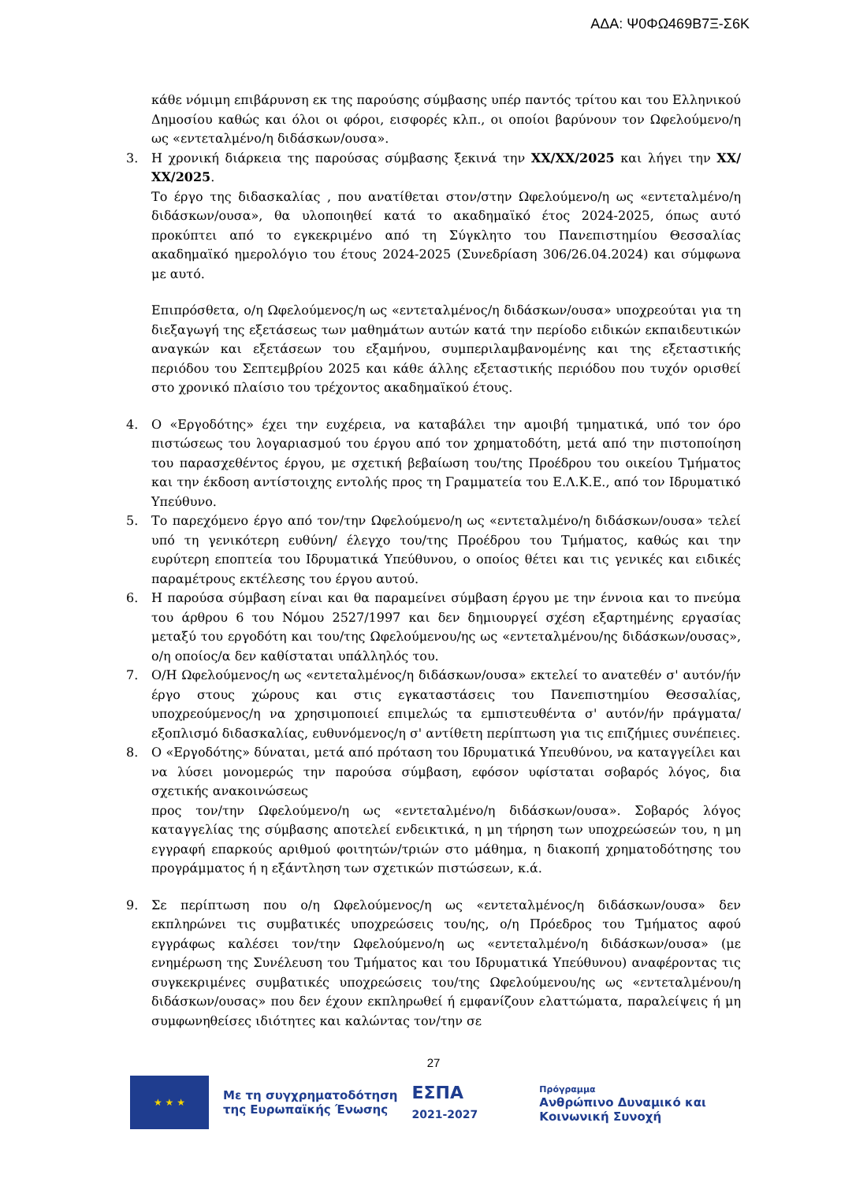ΑΔΑ: Ψ0ΦΩ469Β7Ξ-Σ6Κ
κάθε νόμιμη επιβάρυνση εκ της παρούσης σύμβασης υπέρ παντός τρίτου και του Ελληνικού Δημοσίου καθώς και όλοι οι φόροι, εισφορές κλπ., οι οποίοι βαρύνουν τον Ωφελούμενο/η ως «εντεταλμένο/η διδάσκων/ουσα».
3. Η χρονική διάρκεια της παρούσας σύμβασης ξεκινά την ΧΧ/ΧΧ/2025 και λήγει την ΧΧ/ΧΧ/2025.
Το έργο της διδασκαλίας , που ανατίθεται στον/στην Ωφελούμενο/η ως «εντεταλμένο/η διδάσκων/ουσα», θα υλοποιηθεί κατά το ακαδημαϊκό έτος 2024-2025, όπως αυτό προκύπτει από το εγκεκριμένο από τη Σύγκλητο του Πανεπιστημίου Θεσσαλίας ακαδημαϊκό ημερολόγιο του έτους 2024-2025 (Συνεδρίαση 306/26.04.2024) και σύμφωνα με αυτό.
Επιπρόσθετα, ο/η Ωφελούμενος/η ως «εντεταλμένος/η διδάσκων/ουσα» υποχρεούται για τη διεξαγωγή της εξετάσεως των μαθημάτων αυτών κατά την περίοδο ειδικών εκπαιδευτικών αναγκών και εξετάσεων του εξαμήνου, συμπεριλαμβανομένης και της εξεταστικής περιόδου του Σεπτεμβρίου 2025 και κάθε άλλης εξεταστικής περιόδου που τυχόν ορισθεί στο χρονικό πλαίσιο του τρέχοντος ακαδημαϊκού έτους.
4. Ο «Εργοδότης» έχει την ευχέρεια, να καταβάλει την αμοιβή τμηματικά, υπό τον όρο πιστώσεως του λογαριασμού του έργου από τον χρηματοδότη, μετά από την πιστοποίηση του παρασχεθέντος έργου, με σχετική βεβαίωση του/της Προέδρου του οικείου Τμήματος και την έκδοση αντίστοιχης εντολής προς τη Γραμματεία του Ε.Λ.Κ.Ε., από τον Ιδρυματικό Υπεύθυνο.
5. Το παρεχόμενο έργο από τον/την Ωφελούμενο/η ως «εντεταλμένο/η διδάσκων/ουσα» τελεί υπό τη γενικότερη ευθύνη/ έλεγχο του/της Προέδρου του Τμήματος, καθώς και την ευρύτερη εποπτεία του Ιδρυματικά Υπεύθυνου, ο οποίος θέτει και τις γενικές και ειδικές παραμέτρους εκτέλεσης του έργου αυτού.
6. Η παρούσα σύμβαση είναι και θα παραμείνει σύμβαση έργου με την έννοια και το πνεύμα του άρθρου 6 του Νόμου 2527/1997 και δεν δημιουργεί σχέση εξαρτημένης εργασίας μεταξύ του εργοδότη και του/της Ωφελούμενου/ης ως «εντεταλμένου/ης διδάσκων/ουσας», ο/η οποίος/α δεν καθίσταται υπάλληλός του.
7. Ο/Η Ωφελούμενος/η ως «εντεταλμένος/η διδάσκων/ουσα» εκτελεί το ανατεθέν σ' αυτόν/ήν έργο στους χώρους και στις εγκαταστάσεις του Πανεπιστημίου Θεσσαλίας, υποχρεούμενος/η να χρησιμοποιεί επιμελώς τα εμπιστευθέντα σ' αυτόν/ήν πράγματα/εξοπλισμό διδασκαλίας, ευθυνόμενος/η σ' αντίθετη περίπτωση για τις επιζήμιες συνέπειες.
8. Ο «Εργοδότης» δύναται, μετά από πρόταση του Ιδρυματικά Υπευθύνου, να καταγγείλει και να λύσει μονομερώς την παρούσα σύμβαση, εφόσον υφίσταται σοβαρός λόγος, δια σχετικής ανακοινώσεως
προς τον/την Ωφελούμενο/η ως «εντεταλμένο/η διδάσκων/ουσα». Σοβαρός λόγος καταγγελίας της σύμβασης αποτελεί ενδεικτικά, η μη τήρηση των υποχρεώσεών του, η μη εγγραφή επαρκούς αριθμού φοιτητών/τριών στο μάθημα, η διακοπή χρηματοδότησης του προγράμματος ή η εξάντληση των σχετικών πιστώσεων, κ.ά.
9. Σε περίπτωση που ο/η Ωφελούμενος/η ως «εντεταλμένος/η διδάσκων/ουσα» δεν εκπληρώνει τις συμβατικές υποχρεώσεις του/ης, ο/η Πρόεδρος του Τμήματος αφού εγγράφως καλέσει τον/την Ωφελούμενο/η ως «εντεταλμένο/η διδάσκων/ουσα» (με ενημέρωση της Συνέλευση του Τμήματος και του Ιδρυματικά Υπεύθυνου) αναφέροντας τις συγκεκριμένες συμβατικές υποχρεώσεις του/της Ωφελούμενου/ης ως «εντεταλμένου/η διδάσκων/ουσας» που δεν έχουν εκπληρωθεί ή εμφανίζουν ελαττώματα, παραλείψεις ή μη συμφωνηθείσες ιδιότητες και καλώντας τον/την σε
27
★ ★ ★
Με τη συγχρηματοδότηση
της Ευρωπαϊκής Ένωσης
ΕΣΠΑ
2021-2027
Πρόγραμμα
Ανθρώπινο Δυναμικό και
Κοινωνική Συνοχή